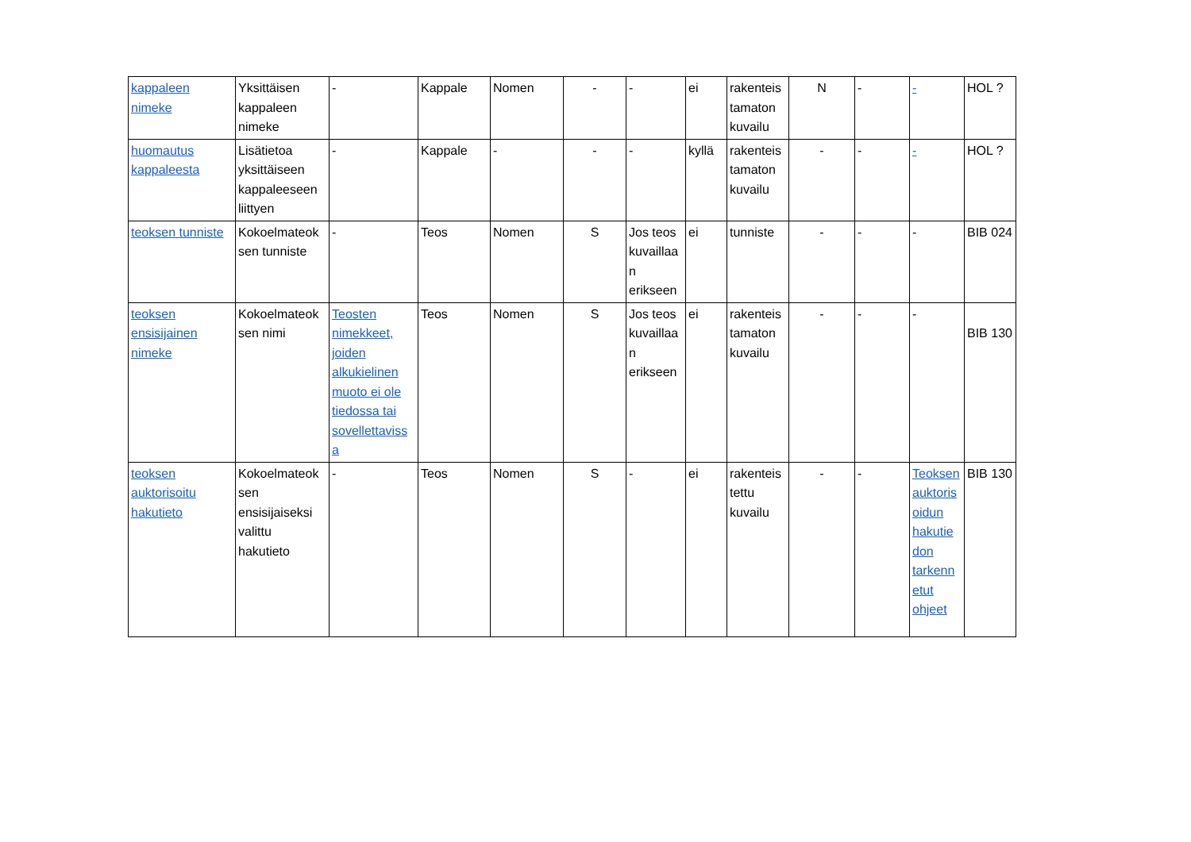| kappaleen nimeke | Yksittäisen kappaleen nimeke | - | Kappale | Nomen | - | - | ei | rakenteis tamaton kuvailu | N | - | - | HOL ? |
| huomautus kappaleesta | Lisätietoa yksittäiseen kappaleeseen liittyen | - | Kappale | - | - | - | kyllä | rakenteis tamaton kuvailu | - | - | - | HOL ? |
| teoksen tunniste | Kokoelmateok sen tunniste | - | Teos | Nomen | S | Jos teos kuvaillaa n erikseen | ei | tunniste | - | - | - | BIB 024 |
| teoksen ensisijainen nimeke | Kokoelmateok sen nimi | Teosten nimekkeet, joiden alkukielinen muoto ei ole tiedossa tai sovellettaviss a | Teos | Nomen | S | Jos teos kuvaillaa n erikseen | ei | rakenteis tamaton kuvailu | - | - | - | BIB 130 |
| teoksen auktorisoitu hakutieto | Kokoelmateok sen ensisijaiseksi valittu hakutieto | - | Teos | Nomen | S | - | ei | rakenteis tettu kuvailu | - | - | Teoksen auktoris oidun hakutie don tarkenn etut ohjeet | BIB 130 |